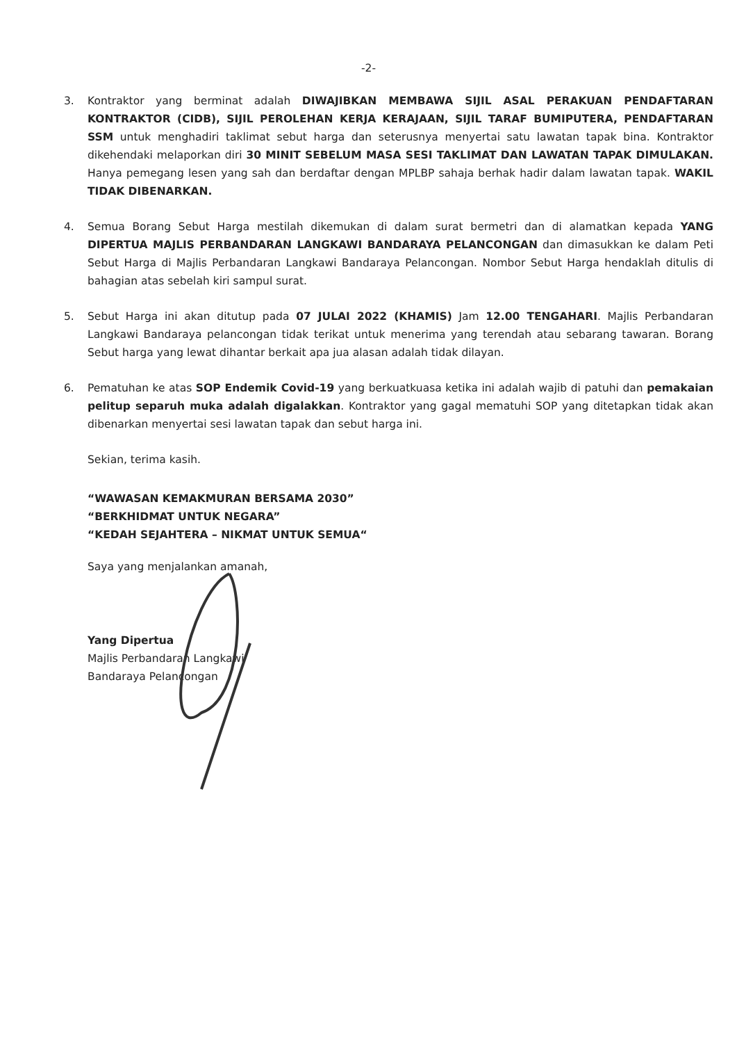-2-
3. Kontraktor yang berminat adalah DIWAJIBKAN MEMBAWA SIJIL ASAL PERAKUAN PENDAFTARAN KONTRAKTOR (CIDB), SIJIL PEROLEHAN KERJA KERAJAAN, SIJIL TARAF BUMIPUTERA, PENDAFTARAN SSM untuk menghadiri taklimat sebut harga dan seterusnya menyertai satu lawatan tapak bina. Kontraktor dikehendaki melaporkan diri 30 MINIT SEBELUM MASA SESI TAKLIMAT DAN LAWATAN TAPAK DIMULAKAN. Hanya pemegang lesen yang sah dan berdaftar dengan MPLBP sahaja berhak hadir dalam lawatan tapak. WAKIL TIDAK DIBENARKAN.
4. Semua Borang Sebut Harga mestilah dikemukan di dalam surat bermetri dan di alamatkan kepada YANG DIPERTUA MAJLIS PERBANDARAN LANGKAWI BANDARAYA PELANCONGAN dan dimasukkan ke dalam Peti Sebut Harga di Majlis Perbandaran Langkawi Bandaraya Pelancongan. Nombor Sebut Harga hendaklah ditulis di bahagian atas sebelah kiri sampul surat.
5. Sebut Harga ini akan ditutup pada 07 JULAI 2022 (KHAMIS) Jam 12.00 TENGAHARI. Majlis Perbandaran Langkawi Bandaraya pelancongan tidak terikat untuk menerima yang terendah atau sebarang tawaran. Borang Sebut harga yang lewat dihantar berkait apa jua alasan adalah tidak dilayan.
6. Pematuhan ke atas SOP Endemik Covid-19 yang berkuatkuasa ketika ini adalah wajib di patuhi dan pemakaian pelitup separuh muka adalah digalakkan. Kontraktor yang gagal mematuhi SOP yang ditetapkan tidak akan dibenarkan menyertai sesi lawatan tapak dan sebut harga ini.
Sekian, terima kasih.
“WAWASAN KEMAKMURAN BERSAMA 2030”
“BERKHIDMAT UNTUK NEGARA”
“KEDAH SEJAHTERA – NIKMAT UNTUK SEMUA“
Saya yang menjalankan amanah,
Yang Dipertua
Majlis Perbandaran Langkawi
Bandaraya Pelancongan